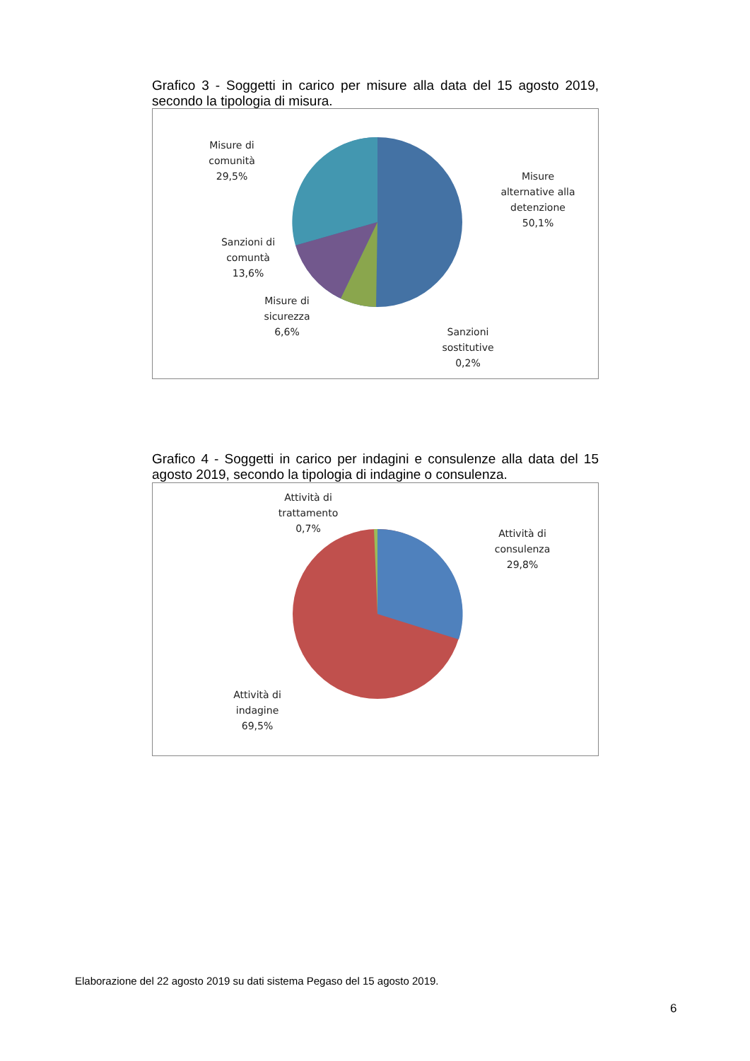Grafico 3 - Soggetti in carico per misure alla data del 15 agosto 2019, secondo la tipologia di misura.
Misure di
comunità
29,5%
Misure
alternative alla
detenzione
50,1%
Sanzioni di
comuntà
13,6%
Misure di
sicurezza
6,6%
Sanzioni
sostitutive
0,2%
Grafico 4 - Soggetti in carico per indagini e consulenze alla data del 15 agosto 2019, secondo la tipologia di indagine o consulenza.
Attività di
trattamento
0,7%
Attività di
consulenza
29,8%
Attività di
indagine
69,5%
Elaborazione del 22 agosto 2019 su dati sistema Pegaso del 15 agosto 2019.
6